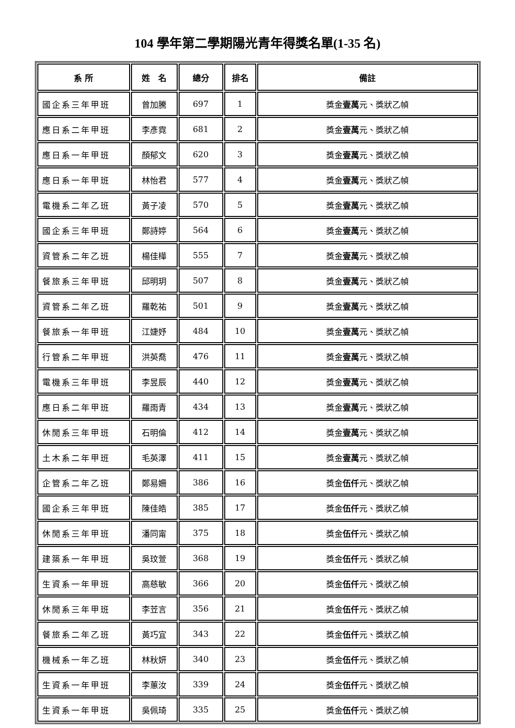104 學年第二學期陽光青年得獎名單(1-35 名)
| 系 所 | 姓 名 | 總分 | 排名 | 備註 |
| --- | --- | --- | --- | --- |
| 國企系三年甲班 | 曾加騰 | 697 | 1 | 獎金 壹萬 元、獎狀乙幀 |
| 應日系二年甲班 | 李彥霓 | 681 | 2 | 獎金 壹萬 元、獎狀乙幀 |
| 應日系一年甲班 | 顏郁文 | 620 | 3 | 獎金 壹萬 元、獎狀乙幀 |
| 應日系一年甲班 | 林怡君 | 577 | 4 | 獎金 壹萬 元、獎狀乙幀 |
| 電機系二年乙班 | 黃子凌 | 570 | 5 | 獎金 壹萬 元、獎狀乙幀 |
| 國企系三年甲班 | 鄭詩婷 | 564 | 6 | 獎金 壹萬 元、獎狀乙幀 |
| 資管系二年乙班 | 楊佳樺 | 555 | 7 | 獎金 壹萬 元、獎狀乙幀 |
| 餐旅系三年甲班 | 邱明玥 | 507 | 8 | 獎金 壹萬 元、獎狀乙幀 |
| 資管系二年乙班 | 羅乾祐 | 501 | 9 | 獎金 壹萬 元、獎狀乙幀 |
| 餐旅系一年甲班 | 江婕妤 | 484 | 10 | 獎金 壹萬 元、獎狀乙幀 |
| 行管系二年甲班 | 洪英喬 | 476 | 11 | 獎金 壹萬 元、獎狀乙幀 |
| 電機系三年甲班 | 李昱辰 | 440 | 12 | 獎金 壹萬 元、獎狀乙幀 |
| 應日系二年甲班 | 羅雨青 | 434 | 13 | 獎金 壹萬 元、獎狀乙幀 |
| 休閒系三年甲班 | 石明倫 | 412 | 14 | 獎金 壹萬 元、獎狀乙幀 |
| 土木系二年甲班 | 毛英澤 | 411 | 15 | 獎金 壹萬 元、獎狀乙幀 |
| 企管系二年乙班 | 鄭易姍 | 386 | 16 | 獎金 伍仟 元、獎狀乙幀 |
| 國企系三年甲班 | 陳佳皓 | 385 | 17 | 獎金 伍仟 元、獎狀乙幀 |
| 休閒系三年甲班 | 潘同甯 | 375 | 18 | 獎金 伍仟 元、獎狀乙幀 |
| 建築系一年甲班 | 吳玟萱 | 368 | 19 | 獎金 伍仟 元、獎狀乙幀 |
| 生資系一年甲班 | 高慈敏 | 366 | 20 | 獎金 伍仟 元、獎狀乙幀 |
| 休閒系三年甲班 | 李苙言 | 356 | 21 | 獎金 伍仟 元、獎狀乙幀 |
| 餐旅系二年乙班 | 黃巧宜 | 343 | 22 | 獎金 伍仟 元、獎狀乙幀 |
| 機械系一年乙班 | 林秋妍 | 340 | 23 | 獎金 伍仟 元、獎狀乙幀 |
| 生資系一年甲班 | 李蕙汝 | 339 | 24 | 獎金 伍仟 元、獎狀乙幀 |
| 生資系一年甲班 | 吳佩琦 | 335 | 25 | 獎金 伍仟 元、獎狀乙幀 |